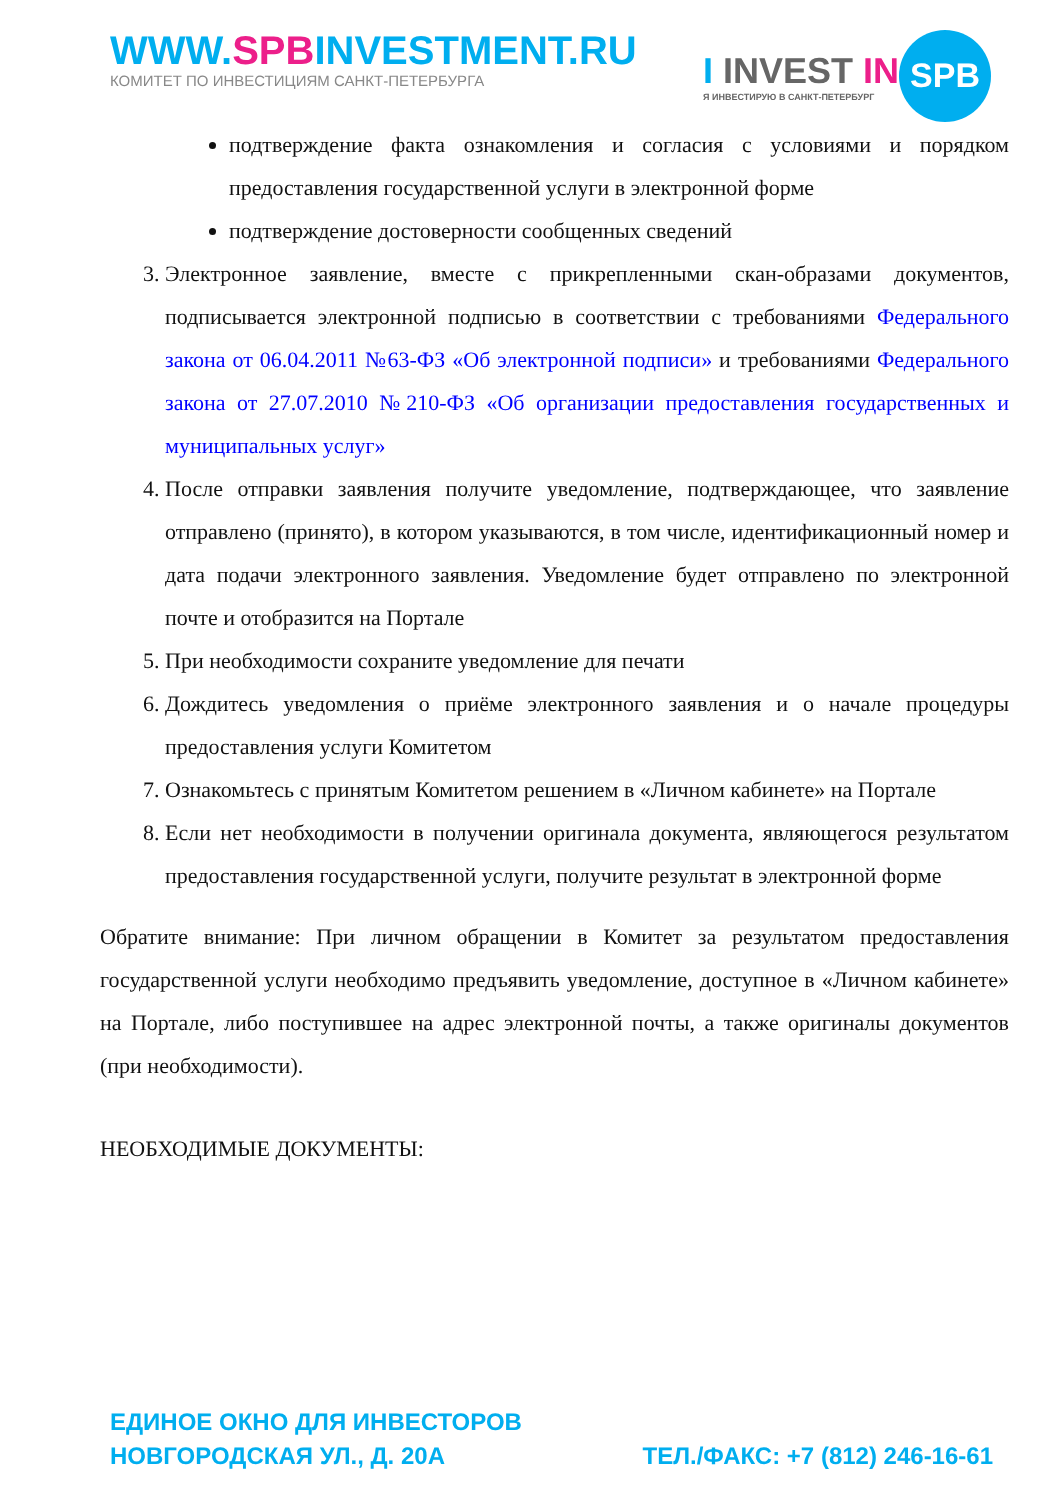WWW.SPBINVESTMENT.RU
КОМИТЕТ ПО ИНВЕСТИЦИЯМ САНКТ-ПЕТЕРБУРГА
I INVEST IN
Я ИНВЕСТИРУЮ В САНКТ-ПЕТЕРБУРГ
SPB
подтверждение факта ознакомления и согласия с условиями и порядком предоставления государственной услуги в электронной форме
подтверждение достоверности сообщенных сведений
3. Электронное заявление, вместе с прикрепленными скан-образами документов, подписывается электронной подписью в соответствии с требованиями Федерального закона от 06.04.2011 №63-ФЗ «Об электронной подписи» и требованиями Федерального закона от 27.07.2010 №210-ФЗ «Об организации предоставления государственных и муниципальных услуг»
4. После отправки заявления получите уведомление, подтверждающее, что заявление отправлено (принято), в котором указываются, в том числе, идентификационный номер и дата подачи электронного заявления. Уведомление будет отправлено по электронной почте и отобразится на Портале
5. При необходимости сохраните уведомление для печати
6. Дождитесь уведомления о приёме электронного заявления и о начале процедуры предоставления услуги Комитетом
7. Ознакомьтесь с принятым Комитетом решением в «Личном кабинете» на Портале
8. Если нет необходимости в получении оригинала документа, являющегося результатом предоставления государственной услуги, получите результат в электронной форме
Обратите внимание: При личном обращении в Комитет за результатом предоставления государственной услуги необходимо предъявить уведомление, доступное в «Личном кабинете» на Портале, либо поступившее на адрес электронной почты, а также оригиналы документов (при необходимости).
НЕОБХОДИМЫЕ ДОКУМЕНТЫ:
ЕДИНОЕ ОКНО ДЛЯ ИНВЕСТОРОВ
НОВГОРОДСКАЯ УЛ., Д. 20А
ТЕЛ./ФАКС: +7 (812) 246-16-61